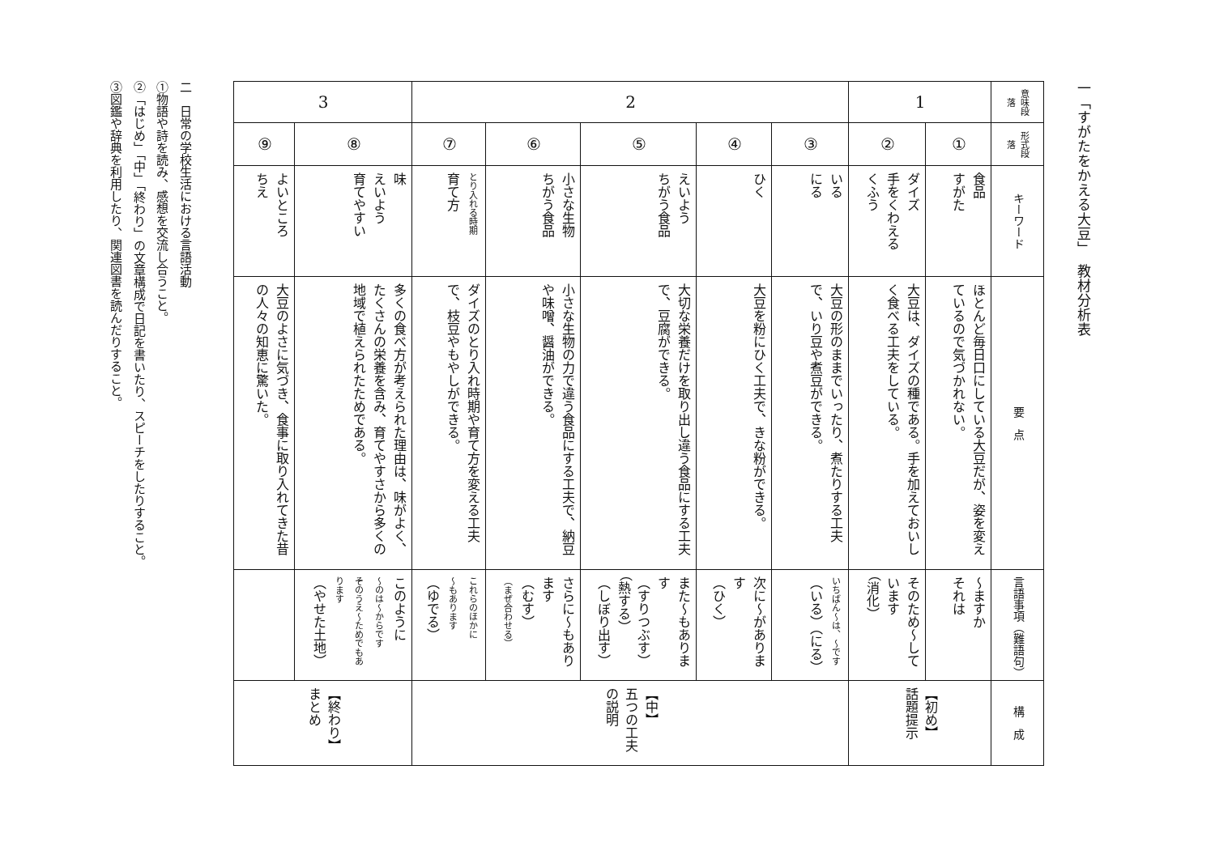一「すがたをかえる大豆」　教材分析表
| 意味段落 | 形式段落 | キーワード | 要 点 | 言語事項（難語句） | 構 成 |
| --- | --- | --- | --- | --- | --- |
| 1 | ① | 食品 すがた | ほとんど毎日口にしている大豆だが、姿を変えているので気づかれない。 | 〜ますか それは | 【初め】 話題提示 |
| | ② | ダイズ 手をくわえる くふう | 大豆は、ダイズの種である。手を加えておいしく食べる工夫をしている。 | そのため〜しています （消化） | |
| 2 | ③ | いる にる | 大豆の形のままでいったり、煮たりする工夫で、いり豆や煮豆ができる。 | いちばん〜は、〜です （いる）（にる） | 【中】 五つの工夫の説明 |
| | ④ | ひく | 大豆を粉にひく工夫で、きな粉ができる。 | 次に〜があります （ひく） | |
| | ⑤ | えいよう ちがう食品 | 大切な栄養だけを取り出し違う食品にする工夫で、豆腐ができる。 | また〜もあります （すりつぶす） （熱する） （しぼり出す） | |
| | ⑥ | 小さな生物 ちがう食品 | 小さな生物の力で違う食品にする工夫で、納豆や味噌、醤油ができる。 | さらに〜もあります （むす） （まぜ合わせる） | |
| | ⑦ | とり入れる時期 育て方 | ダイズのとり入れ時期や育て方を変える工夫で、枝豆やもやしができる。 | これらのほかに 〜もあります （ゆでる） | |
| 3 | ⑧ | 味 えいよう 育てやすい | 多くの食べ方が考えられた理由は、味がよく、たくさんの栄養を含み、育てやすさから多くの地域で植えられたためである。 | このように 〜のは〜からです そのうえ〜ためでもあります （やせた土地） | 【終わり】 まとめ |
| | ⑨ | よいところ ちえ | 大豆のよさに気づき、食事に取り入れてきた昔の人々の知恵に驚いた。 | | |
二　日常の学校生活における言語活動
①物語や詩を読み、感想を交流し合うこと。
②「はじめ」「中」「終わり」の文章構成で日記を書いたり、スピーチをしたりすること。
③図鑑や辞典を利用したり、関連図書を読んだりすること。